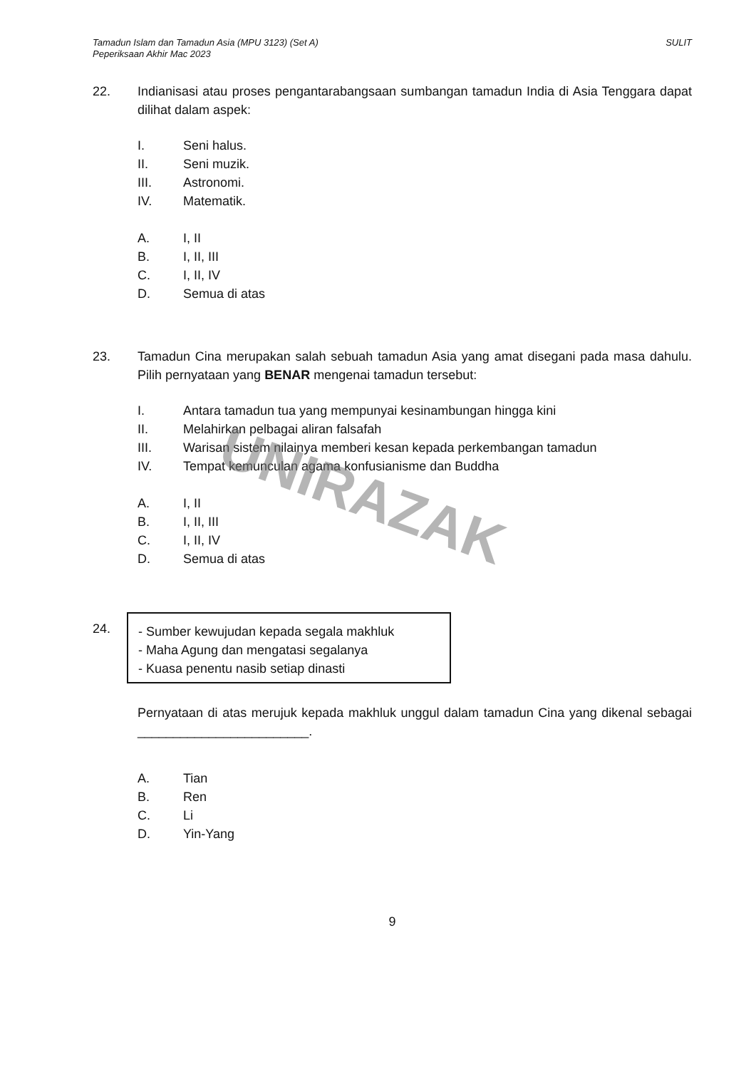Tamadun Islam dan Tamadun Asia (MPU 3123) (Set A)
Peperiksaan Akhir Mac 2023
SULIT
22. Indianisasi atau proses pengantarabangsaan sumbangan tamadun India di Asia Tenggara dapat dilihat dalam aspek:
I. Seni halus.
II. Seni muzik.
III. Astronomi.
IV. Matematik.
A. I, II
B. I, II, III
C. I, II, IV
D. Semua di atas
23. Tamadun Cina merupakan salah sebuah tamadun Asia yang amat disegani pada masa dahulu. Pilih pernyataan yang BENAR mengenai tamadun tersebut:
I. Antara tamadun tua yang mempunyai kesinambungan hingga kini
II. Melahirkan pelbagai aliran falsafah
III. Warisan sistem nilainya memberi kesan kepada perkembangan tamadun
IV. Tempat kemunculan agama konfusianisme dan Buddha
A. I, II
B. I, II, III
C. I, II, IV
D. Semua di atas
24.
- Sumber kewujudan kepada segala makhluk
- Maha Agung dan mengatasi segalanya
- Kuasa penentu nasib setiap dinasti
Pernyataan di atas merujuk kepada makhluk unggul dalam tamadun Cina yang dikenal sebagai ________________________.
A. Tian
B. Ren
C. Li
D. Yin-Yang
9
UNIRAZAK